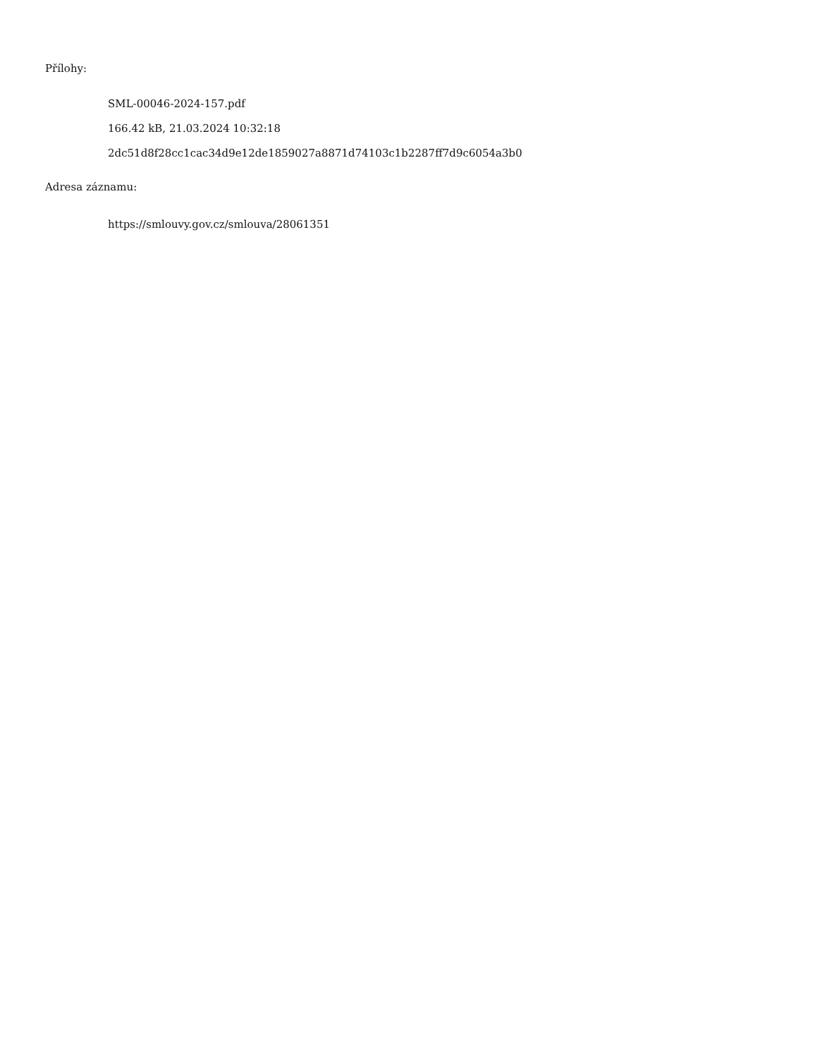Přílohy:
SML-00046-2024-157.pdf
166.42 kB, 21.03.2024 10:32:18
2dc51d8f28cc1cac34d9e12de1859027a8871d74103c1b2287ff7d9c6054a3b0
Adresa záznamu:
https://smlouvy.gov.cz/smlouva/28061351